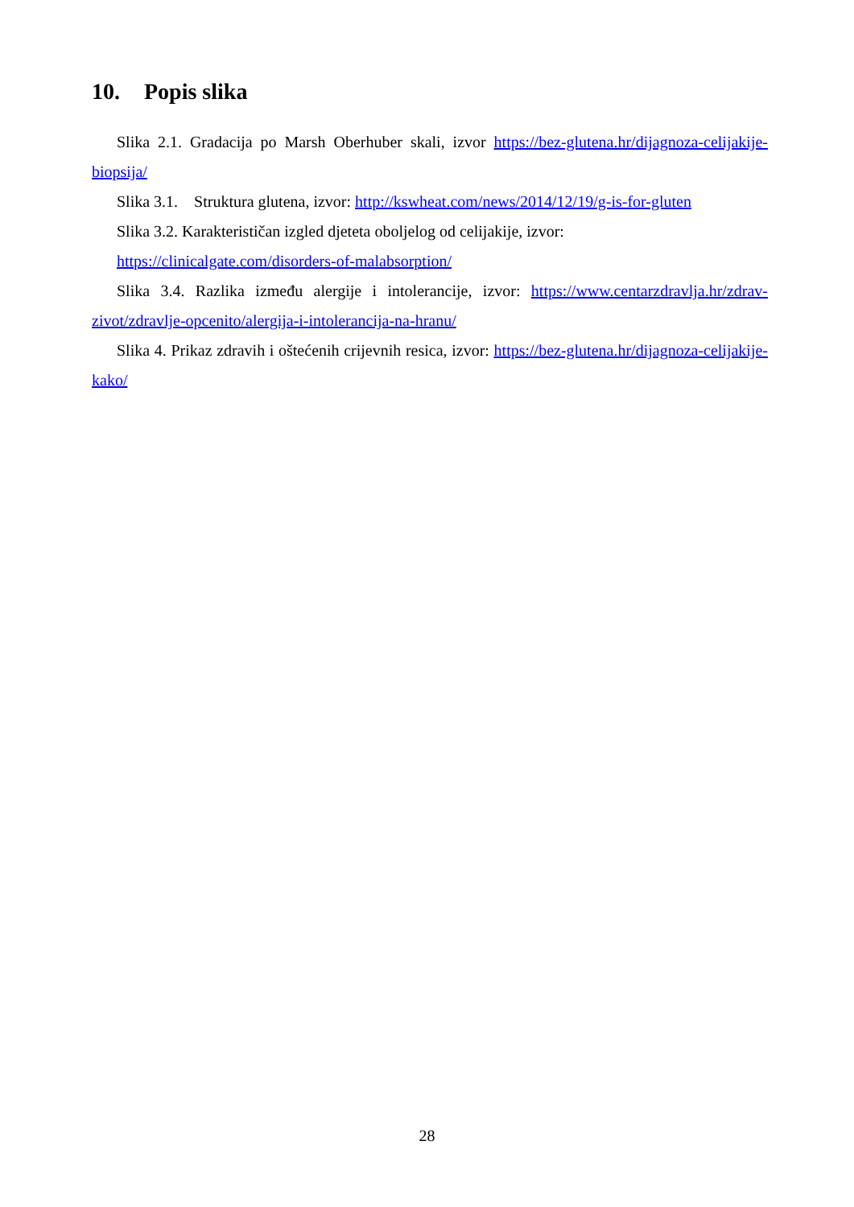10. Popis slika
Slika 2.1. Gradacija po Marsh Oberhuber skali, izvor https://bez-glutena.hr/dijagnoza-celijakije-biopsija/
Slika 3.1. Struktura glutena, izvor: http://kswheat.com/news/2014/12/19/g-is-for-gluten
Slika 3.2. Karakterističan izgled djeteta oboljelog od celijakije, izvor:
https://clinicalgate.com/disorders-of-malabsorption/
Slika 3.4. Razlika između alergije i intolerancije, izvor: https://www.centarzdravlja.hr/zdrav-zivot/zdravlje-opcenito/alergija-i-intolerancija-na-hranu/
Slika 4. Prikaz zdravih i oštećenih crijevnih resica, izvor: https://bez-glutena.hr/dijagnoza-celijakije-kako/
28